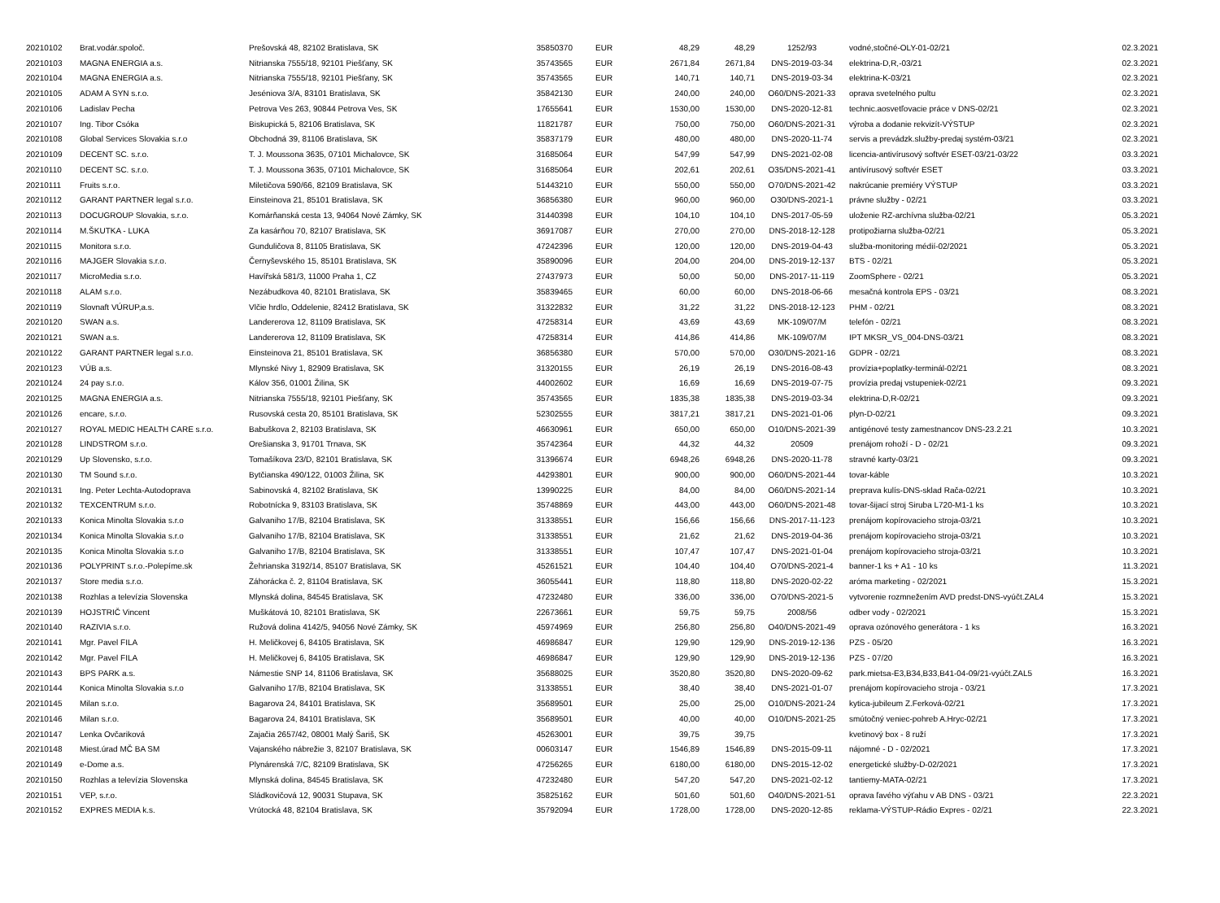| 20210102 | Brat.vodár.spoloč. | Prešovská 48, 82102 Bratislava, SK | 35850370 | EUR | 48,29 | 48,29 | 1252/93 | vodné,stočné-OLY-01-02/21 | 02.3.2021 |
| 20210103 | MAGNA ENERGIA a.s. | Nitrianska 7555/18, 92101 Piešťany, SK | 35743565 | EUR | 2671,84 | 2671,84 | DNS-2019-03-34 | elektrina-D,R,-03/21 | 02.3.2021 |
| 20210104 | MAGNA ENERGIA a.s. | Nitrianska 7555/18, 92101 Piešťany, SK | 35743565 | EUR | 140,71 | 140,71 | DNS-2019-03-34 | elektrina-K-03/21 | 02.3.2021 |
| 20210105 | ADAM A SYN s.r.o. | Jeséniova 3/A, 83101 Bratislava, SK | 35842130 | EUR | 240,00 | 240,00 | O60/DNS-2021-33 | oprava svetelného pultu | 02.3.2021 |
| 20210106 | Ladislav Pecha | Petrova Ves 263, 90844 Petrova Ves, SK | 17655641 | EUR | 1530,00 | 1530,00 | DNS-2020-12-81 | technic.aosvetľovacie práce v DNS-02/21 | 02.3.2021 |
| 20210107 | Ing. Tibor Csóka | Biskupická 5, 82106 Bratislava, SK | 11821787 | EUR | 750,00 | 750,00 | O60/DNS-2021-31 | výroba a dodanie rekvizít-VÝSTUP | 02.3.2021 |
| 20210108 | Global Services Slovakia s.r.o | Obchodná 39, 81106 Bratislava, SK | 35837179 | EUR | 480,00 | 480,00 | DNS-2020-11-74 | servis a prevádzk.služby-predaj systém-03/21 | 02.3.2021 |
| 20210109 | DECENT SC. s.r.o. | T. J. Moussona 3635, 07101 Michalovce, SK | 31685064 | EUR | 547,99 | 547,99 | DNS-2021-02-08 | licencia-antivírusový softvér ESET-03/21-03/22 | 03.3.2021 |
| 20210110 | DECENT SC. s.r.o. | T. J. Moussona 3635, 07101 Michalovce, SK | 31685064 | EUR | 202,61 | 202,61 | O35/DNS-2021-41 | antivírusový softvér ESET | 03.3.2021 |
| 20210111 | Fruits s.r.o. | Miletičova 590/66, 82109 Bratislava, SK | 51443210 | EUR | 550,00 | 550,00 | O70/DNS-2021-42 | nakrúcanie premiéry VÝSTUP | 03.3.2021 |
| 20210112 | GARANT PARTNER legal s.r.o. | Einsteinova 21, 85101 Bratislava, SK | 36856380 | EUR | 960,00 | 960,00 | O30/DNS-2021-1 | právne služby - 02/21 | 03.3.2021 |
| 20210113 | DOCUGROUP Slovakia, s.r.o. | Komárňanská cesta 13, 94064 Nové Zámky, SK | 31440398 | EUR | 104,10 | 104,10 | DNS-2017-05-59 | uloženie RZ-archívna služba-02/21 | 05.3.2021 |
| 20210114 | M.ŠKUTKA - LUKA | Za kasárňou 70, 82107 Bratislava, SK | 36917087 | EUR | 270,00 | 270,00 | DNS-2018-12-128 | protipožiarna služba-02/21 | 05.3.2021 |
| 20210115 | Monitora s.r.o. | Gunduličova 8, 81105 Bratislava, SK | 47242396 | EUR | 120,00 | 120,00 | DNS-2019-04-43 | služba-monitoring médií-02/2021 | 05.3.2021 |
| 20210116 | MAJGER Slovakia s.r.o. | Černyševského 15, 85101 Bratislava, SK | 35890096 | EUR | 204,00 | 204,00 | DNS-2019-12-137 | BTS - 02/21 | 05.3.2021 |
| 20210117 | MicroMedia s.r.o. | Havířská 581/3, 11000 Praha 1, CZ | 27437973 | EUR | 50,00 | 50,00 | DNS-2017-11-119 | ZoomSphere - 02/21 | 05.3.2021 |
| 20210118 | ALAM s.r.o. | Nezábudkova 40, 82101 Bratislava, SK | 35839465 | EUR | 60,00 | 60,00 | DNS-2018-06-66 | mesačná kontrola EPS - 03/21 | 08.3.2021 |
| 20210119 | Slovnaft VÚRUP,a.s. | Vlčie hrdlo, Oddelenie, 82412 Bratislava, SK | 31322832 | EUR | 31,22 | 31,22 | DNS-2018-12-123 | PHM - 02/21 | 08.3.2021 |
| 20210120 | SWAN a.s. | Landererova 12, 81109 Bratislava, SK | 47258314 | EUR | 43,69 | 43,69 | MK-109/07/M | telefón - 02/21 | 08.3.2021 |
| 20210121 | SWAN a.s. | Landererova 12, 81109 Bratislava, SK | 47258314 | EUR | 414,86 | 414,86 | MK-109/07/M | IPT MKSR_VS_004-DNS-03/21 | 08.3.2021 |
| 20210122 | GARANT PARTNER legal s.r.o. | Einsteinova 21, 85101 Bratislava, SK | 36856380 | EUR | 570,00 | 570,00 | O30/DNS-2021-16 | GDPR - 02/21 | 08.3.2021 |
| 20210123 | VÚB a.s. | Mlynské Nivy 1, 82909 Bratislava, SK | 31320155 | EUR | 26,19 | 26,19 | DNS-2016-08-43 | provízia+poplatky-terminál-02/21 | 08.3.2021 |
| 20210124 | 24 pay s.r.o. | Kálov 356, 01001 Žilina, SK | 44002602 | EUR | 16,69 | 16,69 | DNS-2019-07-75 | provízia predaj vstupeniek-02/21 | 09.3.2021 |
| 20210125 | MAGNA ENERGIA a.s. | Nitrianska 7555/18, 92101 Piešťany, SK | 35743565 | EUR | 1835,38 | 1835,38 | DNS-2019-03-34 | elektrina-D,R-02/21 | 09.3.2021 |
| 20210126 | encare, s.r.o. | Rusovská cesta 20, 85101 Bratislava, SK | 52302555 | EUR | 3817,21 | 3817,21 | DNS-2021-01-06 | plyn-D-02/21 | 09.3.2021 |
| 20210127 | ROYAL MEDIC HEALTH CARE s.r.o. | Babuškova 2, 82103 Bratislava, SK | 46630961 | EUR | 650,00 | 650,00 | O10/DNS-2021-39 | antigénové testy zamestnancov DNS-23.2.21 | 10.3.2021 |
| 20210128 | LINDSTROM s.r.o. | Orešianska 3, 91701 Trnava, SK | 35742364 | EUR | 44,32 | 44,32 | 20509 | prenájom rohoží - D - 02/21 | 09.3.2021 |
| 20210129 | Up Slovensko, s.r.o. | Tomašíkova 23/D, 82101 Bratislava, SK | 31396674 | EUR | 6948,26 | 6948,26 | DNS-2020-11-78 | stravné karty-03/21 | 09.3.2021 |
| 20210130 | TM Sound s.r.o. | Bytčianska 490/122, 01003 Žilina, SK | 44293801 | EUR | 900,00 | 900,00 | O60/DNS-2021-44 | tovar-káble | 10.3.2021 |
| 20210131 | Ing. Peter Lechta-Autodoprava | Sabinovská 4, 82102 Bratislava, SK | 13990225 | EUR | 84,00 | 84,00 | O60/DNS-2021-14 | preprava kulís-DNS-sklad Rača-02/21 | 10.3.2021 |
| 20210132 | TEXCENTRUM s.r.o. | Robotnícka 9, 83103 Bratislava, SK | 35748869 | EUR | 443,00 | 443,00 | O60/DNS-2021-48 | tovar-šijací stroj Siruba L720-M1-1 ks | 10.3.2021 |
| 20210133 | Konica Minolta Slovakia s.r.o | Galvaniho 17/B, 82104 Bratislava, SK | 31338551 | EUR | 156,66 | 156,66 | DNS-2017-11-123 | prenájom kopírovacieho stroja-03/21 | 10.3.2021 |
| 20210134 | Konica Minolta Slovakia s.r.o | Galvaniho 17/B, 82104 Bratislava, SK | 31338551 | EUR | 21,62 | 21,62 | DNS-2019-04-36 | prenájom kopírovacieho stroja-03/21 | 10.3.2021 |
| 20210135 | Konica Minolta Slovakia s.r.o | Galvaniho 17/B, 82104 Bratislava, SK | 31338551 | EUR | 107,47 | 107,47 | DNS-2021-01-04 | prenájom kopírovacieho stroja-03/21 | 10.3.2021 |
| 20210136 | POLYPRINT s.r.o.-Polepíme.sk | Žehrianska 3192/14, 85107 Bratislava, SK | 45261521 | EUR | 104,40 | 104,40 | O70/DNS-2021-4 | banner-1 ks + A1 - 10 ks | 11.3.2021 |
| 20210137 | Store media s.r.o. | Záhorácka č. 2, 81104 Bratislava, SK | 36055441 | EUR | 118,80 | 118,80 | DNS-2020-02-22 | aróma marketing - 02/2021 | 15.3.2021 |
| 20210138 | Rozhlas a televízia Slovenska | Mlynská dolina, 84545 Bratislava, SK | 47232480 | EUR | 336,00 | 336,00 | O70/DNS-2021-5 | vytvorenie rozmnežením AVD predst-DNS-vyúčt.ZAL4 | 15.3.2021 |
| 20210139 | HOJSTRIČ Vincent | Muškátová 10, 82101 Bratislava, SK | 22673661 | EUR | 59,75 | 59,75 | 2008/56 | odber vody - 02/2021 | 15.3.2021 |
| 20210140 | RAZIVIA s.r.o. | Ružová dolina 4142/5, 94056 Nové Zámky, SK | 45974969 | EUR | 256,80 | 256,80 | O40/DNS-2021-49 | oprava ozónového generátora - 1 ks | 16.3.2021 |
| 20210141 | Mgr. Pavel FILA | H. Meličkovej 6, 84105 Bratislava, SK | 46986847 | EUR | 129,90 | 129,90 | DNS-2019-12-136 | PZS - 05/20 | 16.3.2021 |
| 20210142 | Mgr. Pavel FILA | H. Meličkovej 6, 84105 Bratislava, SK | 46986847 | EUR | 129,90 | 129,90 | DNS-2019-12-136 | PZS - 07/20 | 16.3.2021 |
| 20210143 | BPS PARK a.s. | Námestie SNP 14, 81106 Bratislava, SK | 35688025 | EUR | 3520,80 | 3520,80 | DNS-2020-09-62 | park.mietsa-E3,B34,B33,B41-04-09/21-vyúčt.ZAL5 | 16.3.2021 |
| 20210144 | Konica Minolta Slovakia s.r.o | Galvaniho 17/B, 82104 Bratislava, SK | 31338551 | EUR | 38,40 | 38,40 | DNS-2021-01-07 | prenájom kopírovacieho stroja - 03/21 | 17.3.2021 |
| 20210145 | Milan s.r.o. | Bagarova 24, 84101 Bratislava, SK | 35689501 | EUR | 25,00 | 25,00 | O10/DNS-2021-24 | kytica-jubileum Z.Ferková-02/21 | 17.3.2021 |
| 20210146 | Milan s.r.o. | Bagarova 24, 84101 Bratislava, SK | 35689501 | EUR | 40,00 | 40,00 | O10/DNS-2021-25 | smútočný veniec-pohreb A.Hryc-02/21 | 17.3.2021 |
| 20210147 | Lenka Ovčariková | Zajačia 2657/42, 08001 Malý Šariš, SK | 45263001 | EUR | 39,75 | 39,75 | | kvetinový box - 8 ruží | 17.3.2021 |
| 20210148 | Miest.úrad MČ BA SM | Vajanského nábrežie 3, 82107 Bratislava, SK | 00603147 | EUR | 1546,89 | 1546,89 | DNS-2015-09-11 | nájomné - D - 02/2021 | 17.3.2021 |
| 20210149 | e-Dome a.s. | Plynárenská 7/C, 82109 Bratislava, SK | 47256265 | EUR | 6180,00 | 6180,00 | DNS-2015-12-02 | energetické služby-D-02/2021 | 17.3.2021 |
| 20210150 | Rozhlas a televízia Slovenska | Mlynská dolina, 84545 Bratislava, SK | 47232480 | EUR | 547,20 | 547,20 | DNS-2021-02-12 | tantiemy-MATA-02/21 | 17.3.2021 |
| 20210151 | VEP, s.r.o. | Sládkovičová 12, 90031 Stupava, SK | 35825162 | EUR | 501,60 | 501,60 | O40/DNS-2021-51 | oprava ľavého výťahu v AB DNS - 03/21 | 22.3.2021 |
| 20210152 | EXPRES MEDIA k.s. | Vrútocká 48, 82104 Bratislava, SK | 35792094 | EUR | 1728,00 | 1728,00 | DNS-2020-12-85 | reklama-VÝSTUP-Rádio Expres - 02/21 | 22.3.2021 |